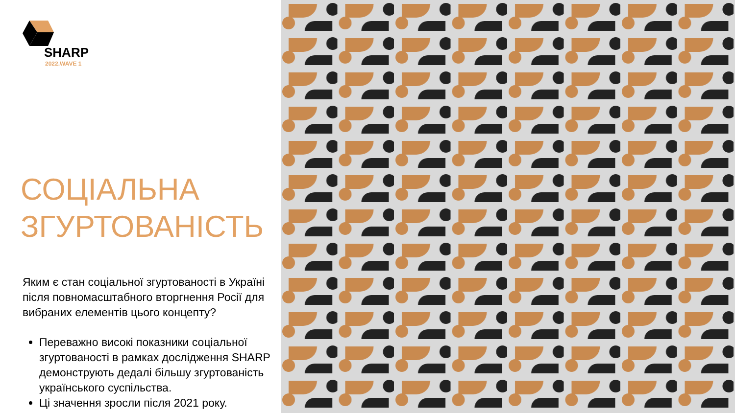SHARP
2022.WAVE 1
СОЦІАЛЬНА
ЗГУРТОВАНІСТЬ
Яким є стан соціальної згуртованості в Україні після повномасштабного вторгнення Росії для вибраних елементів цього концепту?
Переважно високі показники соціальної згуртованості в рамках дослідження SHARP демонструють дедалі більшу згуртованість українського суспільства.
Ці значення зросли після 2021 року.